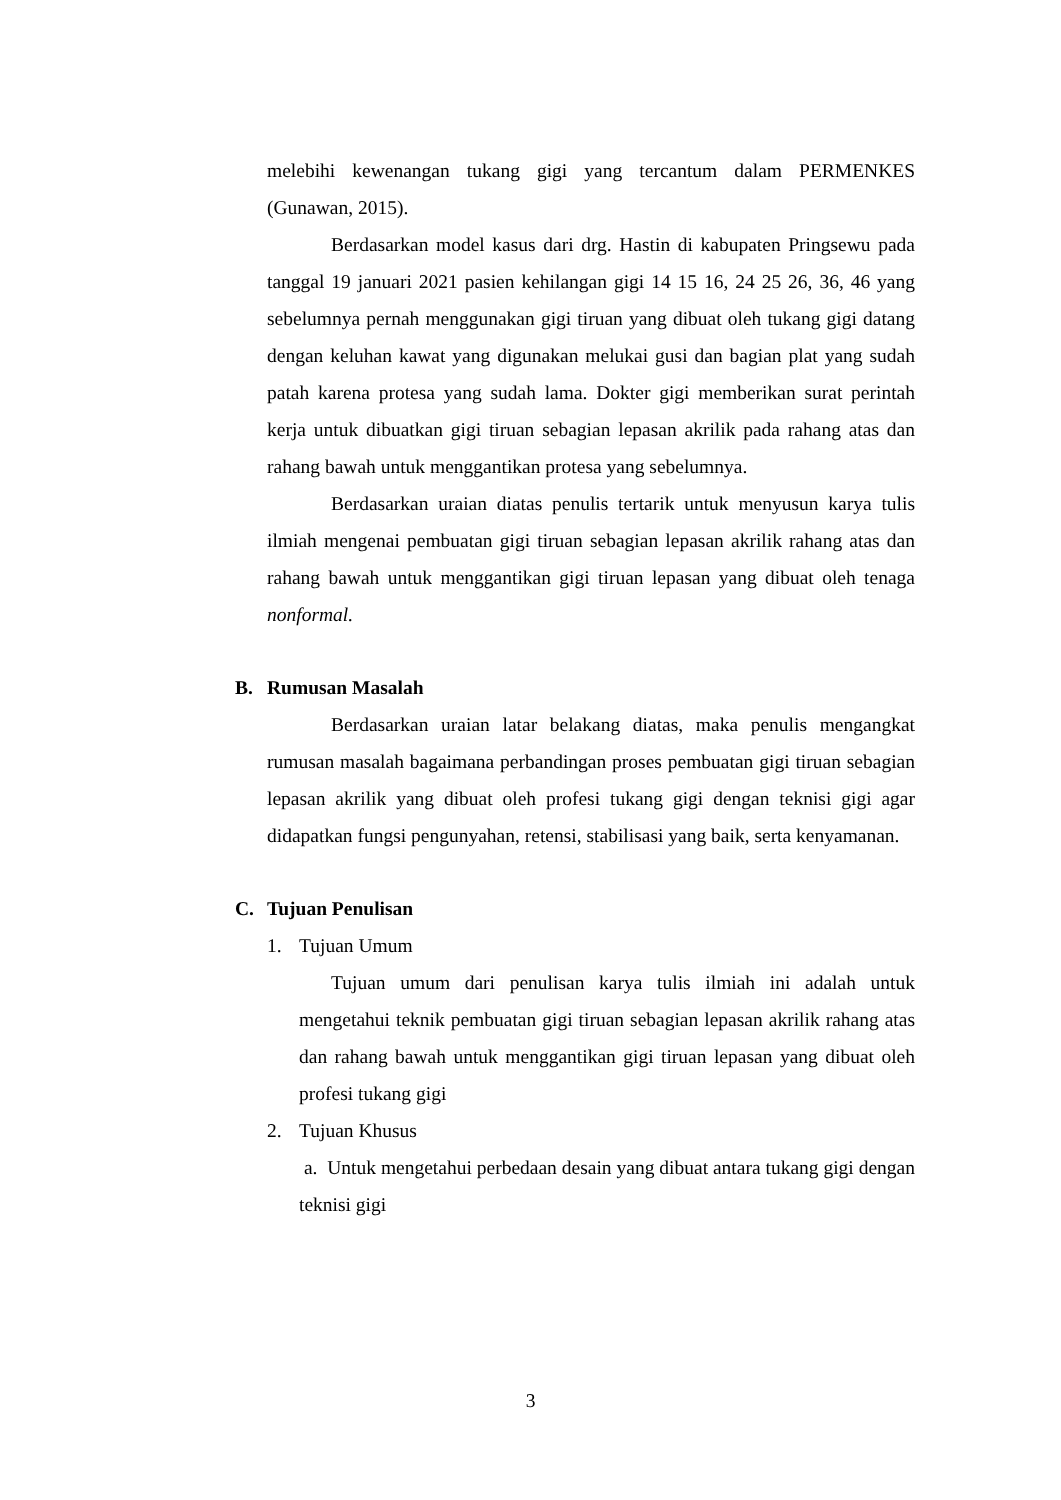melebihi kewenangan tukang gigi yang tercantum dalam PERMENKES (Gunawan, 2015).
Berdasarkan model kasus dari drg. Hastin di kabupaten Pringsewu pada tanggal 19 januari 2021 pasien kehilangan gigi 14 15 16, 24 25 26, 36, 46 yang sebelumnya pernah menggunakan gigi tiruan yang dibuat oleh tukang gigi datang dengan keluhan kawat yang digunakan melukai gusi dan bagian plat yang sudah patah karena protesa yang sudah lama. Dokter gigi memberikan surat perintah kerja untuk dibuatkan gigi tiruan sebagian lepasan akrilik pada rahang atas dan rahang bawah untuk menggantikan protesa yang sebelumnya.
Berdasarkan uraian diatas penulis tertarik untuk menyusun karya tulis ilmiah mengenai pembuatan gigi tiruan sebagian lepasan akrilik rahang atas dan rahang bawah untuk menggantikan gigi tiruan lepasan yang dibuat oleh tenaga nonformal.
B. Rumusan Masalah
Berdasarkan uraian latar belakang diatas, maka penulis mengangkat rumusan masalah bagaimana perbandingan proses pembuatan gigi tiruan sebagian lepasan akrilik yang dibuat oleh profesi tukang gigi dengan teknisi gigi agar didapatkan fungsi pengunyahan, retensi, stabilisasi yang baik, serta kenyamanan.
C. Tujuan Penulisan
1. Tujuan Umum
Tujuan umum dari penulisan karya tulis ilmiah ini adalah untuk mengetahui teknik pembuatan gigi tiruan sebagian lepasan akrilik rahang atas dan rahang bawah untuk menggantikan gigi tiruan lepasan yang dibuat oleh profesi tukang gigi
2. Tujuan Khusus
a. Untuk mengetahui perbedaan desain yang dibuat antara tukang gigi dengan teknisi gigi
3